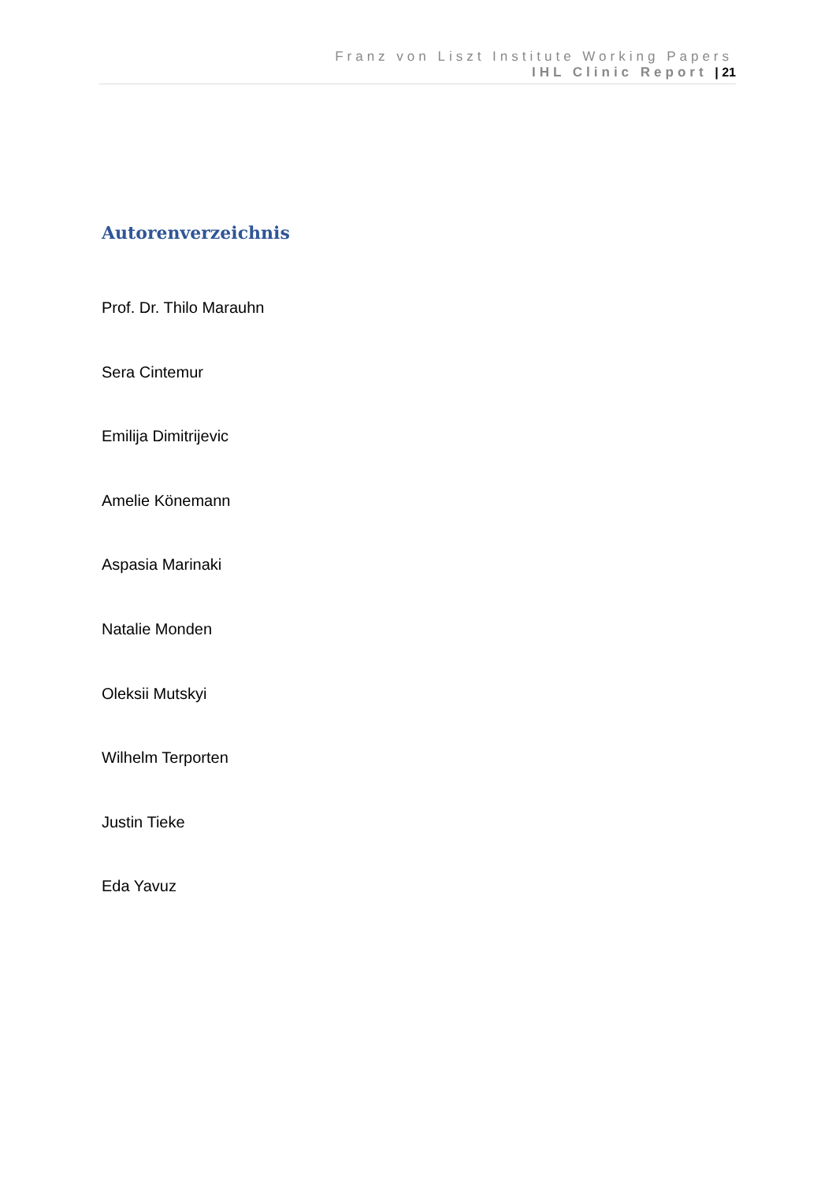Franz von Liszt Institute Working Papers
IHL Clinic Report | 21
Autorenverzeichnis
Prof. Dr. Thilo Marauhn
Sera Cintemur
Emilija Dimitrijevic
Amelie Könemann
Aspasia Marinaki
Natalie Monden
Oleksii Mutskyi
Wilhelm Terporten
Justin Tieke
Eda Yavuz